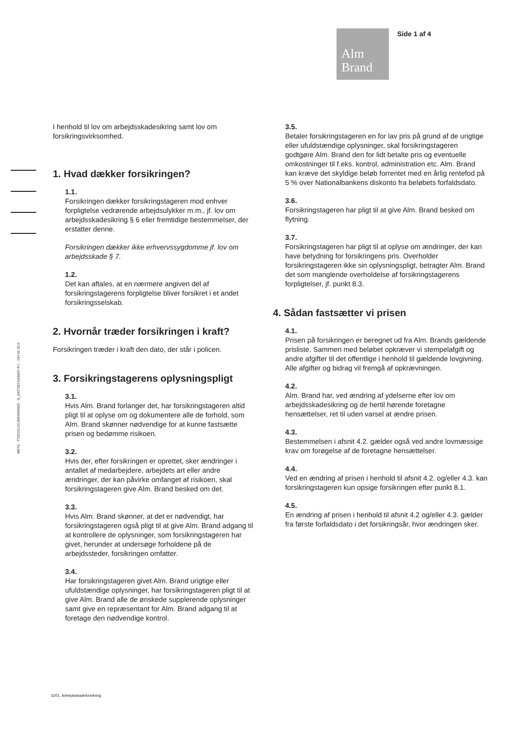Alm
Brand
Side 1 af 4
BETS - TT20151101006429062­5 - G_64375514Job637-P1 - 194 02 20-5
I henhold til lov om arbejdsskadesikring samt lov om forsikringsvirksomhed.
1. Hvad dækker forsikringen?
1.1.
Forsikringen dækker forsikringstageren mod enhver forpligtelse vedrørende arbejdsulykker m.m., jf. lov om arbejdsskadesikring § 6 eller fremtidige bestemmelser, der erstatter denne.
Forsikringen dækker ikke erhvervssygdomme jf. lov om arbejdsskade § 7.
1.2.
Det kan aftales, at en nærmere angiven del af forsikringstagerens forpligtelse bliver forsikret i et andet forsikringsselskab.
2. Hvornår træder forsikringen i kraft?
Forsikringen træder i kraft den dato, der står i policen.
3. Forsikringstagerens oplysningspligt
3.1.
Hvis Alm. Brand forlanger det, har forsikringstageren altid pligt til at oplyse om og dokumentere alle de forhold, som Alm. Brand skønner nødvendige for at kunne fastsætte prisen og bedømme risikoen.
3.2.
Hvis der, efter forsikringen er oprettet, sker ændringer i antallet af medarbejdere, arbejdets art eller andre ændringer, der kan påvirke omfanget af risikoen, skal forsikringstageren give Alm. Brand besked om det.
3.3.
Hvis Alm. Brand skønner, at det er nødvendigt, har forsikringstageren også pligt til at give Alm. Brand adgang til at kontrollere de oplysninger, som forsikringstageren har givet, herunder at undersøge forholdene på de arbejdssteder, forsikringen omfatter.
3.4.
Har forsikringstageren givet Alm. Brand urigtige eller ufuldstændige oplysninger, har forsikringstageren pligt til at give Alm. Brand alle de ønskede supplerende oplysninger samt give en repræsentant for Alm. Brand adgang til at foretage den nødvendige kontrol.
3.5.
Betaler forsikringstageren en for lav pris på grund af de urigtige eller ufuldstændige oplysninger, skal forsikringstageren godtgøre Alm. Brand den for lidt betalte pris og eventuelle omkostninger til f.eks. kontrol, administration etc. Alm. Brand kan kræve det skyldige beløb forrentet med en årlig rentefod på 5 % over Nationalbankens diskonto fra beløbets forfaldsdato.
3.6.
Forsikringstageren har pligt til at give Alm. Brand besked om flytning.
3.7.
Forsikringstageren har pligt til at oplyse om ændringer, der kan have betydning for forsikringens pris. Overholder forsikringstageren ikke sin oplysningspligt, betragter Alm. Brand det som manglende overholdelse af forsikringstagerens forpligtelser, jf. punkt 8.3.
4. Sådan fastsætter vi prisen
4.1.
Prisen på forsikringen er beregnet ud fra Alm. Brands gældende prisliste. Sammen med beløbet opkræver vi stempelafgift og andre afgifter til det offentlige i henhold til gældende lovgivning. Alle afgifter og bidrag vil fremgå af opkrævningen.
4.2.
Alm. Brand har, ved ændring af ydelserne efter lov om arbejdsskadesikring og de hertil hørende foretagne hensættelser, ret til uden varsel at ændre prisen.
4.3.
Bestemmelsen i afsnit 4.2. gælder også ved andre lovmæssige krav om forøgelse af de foretagne hensættelser.
4.4.
Ved en ændring af prisen i henhold til afsnit 4.2. og/eller 4.3. kan forsikringstageren kun opsige forsikringen efter punkt 8.1.
4.5.
En ændring af prisen i henhold til afsnit 4.2 og/eller 4.3. gælder fra første forfaldsdato i det forsikringsår, hvor ændringen sker.
3201. Arbejdsskadeforsikring